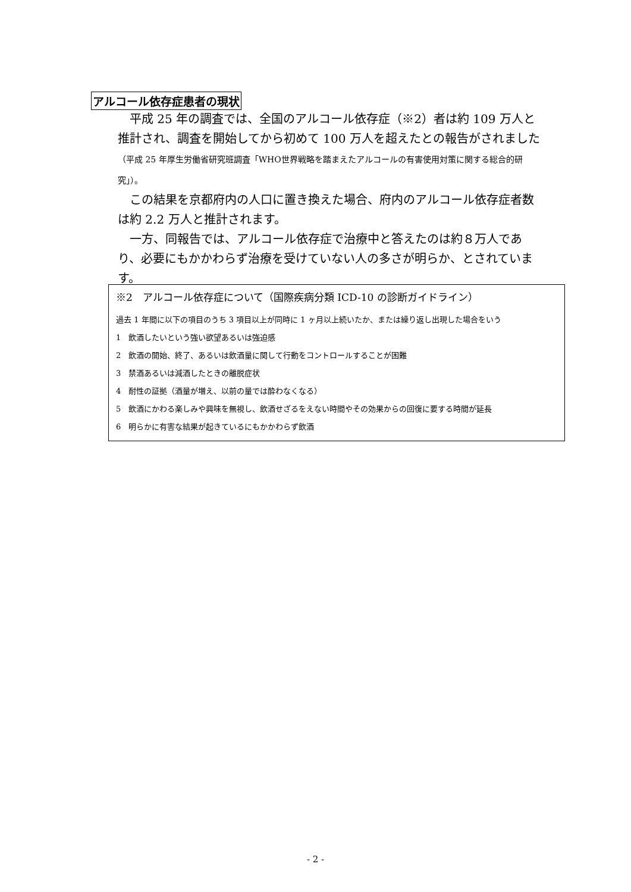アルコール依存症患者の現状
　平成 25 年の調査では、全国のアルコール依存症（※2）者は約 109 万人と推計され、調査を開始してから初めて 100 万人を超えたとの報告がされました（平成 25 年厚生労働省研究班調査「WHO世界戦略を踏まえたアルコールの有害使用対策に関する総合的研究」）。
　この結果を京都府内の人口に置き換えた場合、府内のアルコール依存症者数は約 2.2 万人と推計されます。
　一方、同報告では、アルコール依存症で治療中と答えたのは約８万人であり、必要にもかかわらず治療を受けていない人の多さが明らか、とされています。
※2　アルコール依存症について（国際疾病分類 ICD-10 の診断ガイドライン）
過去 1 年間に以下の項目のうち 3 項目以上が同時に 1 ヶ月以上続いたか、または繰り返し出現した場合をいう
1　飲酒したいという強い欲望あるいは強迫感
2　飲酒の開始、終了、あるいは飲酒量に関して行動をコントロールすることが困難
3　禁酒あるいは減酒したときの離脱症状
4　耐性の証拠（酒量が増え、以前の量では酔わなくなる）
5　飲酒にかわる楽しみや興味を無視し、飲酒せざるをえない時間やその効果からの回復に要する時間が延長
6　明らかに有害な結果が起きているにもかかわらず飲酒
- 2 -